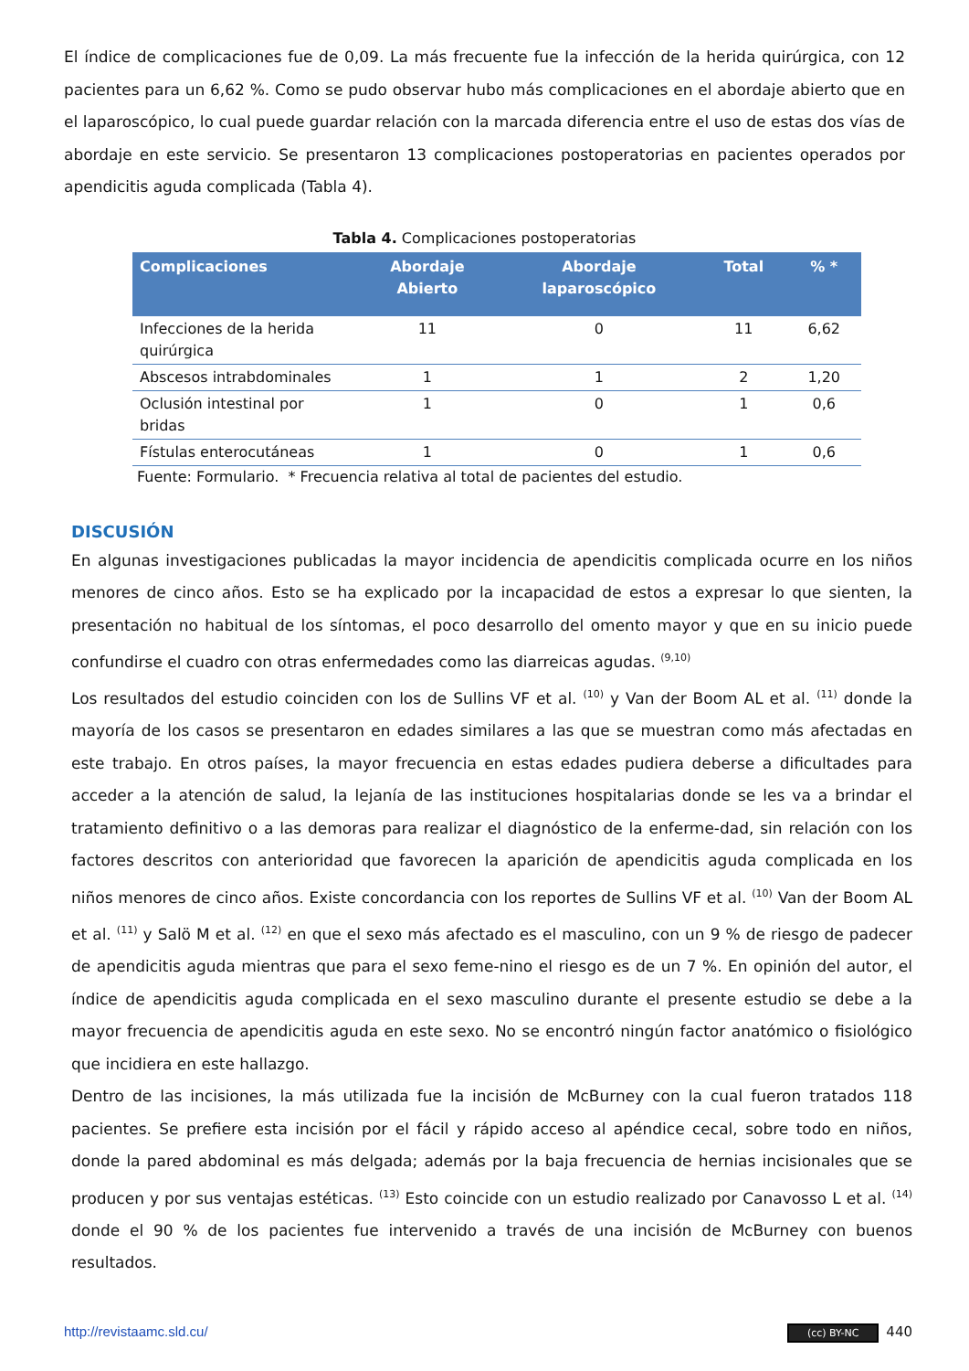El índice de complicaciones fue de 0,09. La más frecuente fue la infección de la herida quirúrgica, con 12 pacientes para un 6,62 %. Como se pudo observar hubo más complicaciones en el abordaje abierto que en el laparoscópico, lo cual puede guardar relación con la marcada diferencia entre el uso de estas dos vías de abordaje en este servicio. Se presentaron 13 complicaciones postoperatorias en pacientes operados por apendicitis aguda complicada (Tabla 4).
Tabla 4. Complicaciones postoperatorias
| Complicaciones | Abordaje Abierto | Abordaje laparoscópico | Total | % * |
| --- | --- | --- | --- | --- |
| Infecciones de la herida quirúrgica | 11 | 0 | 11 | 6,62 |
| Abscesos intrabdominales | 1 | 1 | 2 | 1,20 |
| Oclusión intestinal por bridas | 1 | 0 | 1 | 0,6 |
| Fístulas enterocutáneas | 1 | 0 | 1 | 0,6 |
Fuente: Formulario. * Frecuencia relativa al total de pacientes del estudio.
DISCUSIÓN
En algunas investigaciones publicadas la mayor incidencia de apendicitis complicada ocurre en los niños menores de cinco años. Esto se ha explicado por la incapacidad de estos a expresar lo que sienten, la presentación no habitual de los síntomas, el poco desarrollo del omento mayor y que en su inicio puede confundirse el cuadro con otras enfermedades como las diarreicas agudas. <sup>(9,10)</sup>
Los resultados del estudio coinciden con los de Sullins VF et al. <sup>(10)</sup> y Van der Boom AL et al. <sup>(11)</sup> donde la mayoría de los casos se presentaron en edades similares a las que se muestran como más afectadas en este trabajo. En otros países, la mayor frecuencia en estas edades pudiera deberse a dificultades para acceder a la atención de salud, la lejanía de las instituciones hospitalarias donde se les va a brindar el tratamiento definitivo o a las demoras para realizar el diagnóstico de la enferme-dad, sin relación con los factores descritos con anterioridad que favorecen la aparición de apendicitis aguda complicada en los niños menores de cinco años. Existe concordancia con los reportes de Sullins VF et al. <sup>(10)</sup> Van der Boom AL et al. <sup>(11)</sup> y Salö M et al. <sup>(12)</sup> en que el sexo más afectado es el masculino, con un 9 % de riesgo de padecer de apendicitis aguda mientras que para el sexo feme-nino el riesgo es de un 7 %. En opinión del autor, el índice de apendicitis aguda complicada en el sexo masculino durante el presente estudio se debe a la mayor frecuencia de apendicitis aguda en este sexo. No se encontró ningún factor anatómico o fisiológico que incidiera en este hallazgo.
Dentro de las incisiones, la más utilizada fue la incisión de McBurney con la cual fueron tratados 118 pacientes. Se prefiere esta incisión por el fácil y rápido acceso al apéndice cecal, sobre todo en niños, donde la pared abdominal es más delgada; además por la baja frecuencia de hernias incisionales que se producen y por sus ventajas estéticas. <sup>(13)</sup> Esto coincide con un estudio realizado por Canavosso L et al. <sup>(14)</sup> donde el 90 % de los pacientes fue intervenido a través de una incisión de McBurney con buenos resultados.
http://revistaamc.sld.cu/ (cc) BY-NC 440